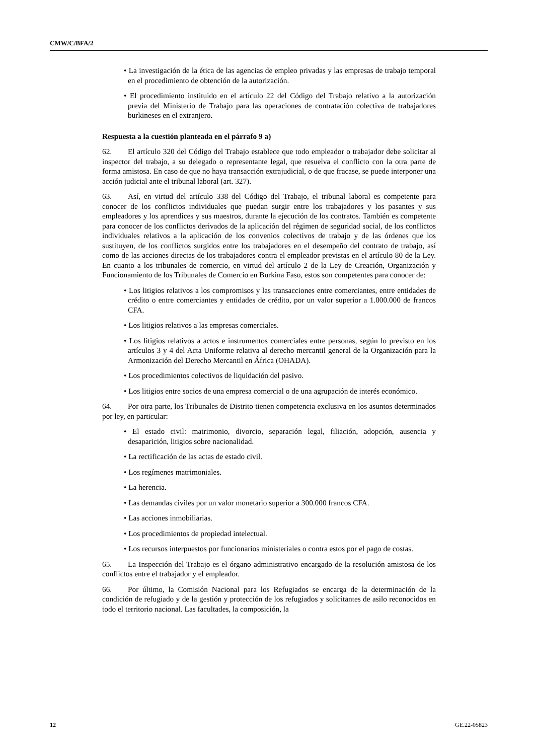CMW/C/BFA/2
• La investigación de la ética de las agencias de empleo privadas y las empresas de trabajo temporal en el procedimiento de obtención de la autorización.
• El procedimiento instituido en el artículo 22 del Código del Trabajo relativo a la autorización previa del Ministerio de Trabajo para las operaciones de contratación colectiva de trabajadores burkineses en el extranjero.
Respuesta a la cuestión planteada en el párrafo 9 a)
62. El artículo 320 del Código del Trabajo establece que todo empleador o trabajador debe solicitar al inspector del trabajo, a su delegado o representante legal, que resuelva el conflicto con la otra parte de forma amistosa. En caso de que no haya transacción extrajudicial, o de que fracase, se puede interponer una acción judicial ante el tribunal laboral (art. 327).
63. Así, en virtud del artículo 338 del Código del Trabajo, el tribunal laboral es competente para conocer de los conflictos individuales que puedan surgir entre los trabajadores y los pasantes y sus empleadores y los aprendices y sus maestros, durante la ejecución de los contratos. También es competente para conocer de los conflictos derivados de la aplicación del régimen de seguridad social, de los conflictos individuales relativos a la aplicación de los convenios colectivos de trabajo y de las órdenes que los sustituyen, de los conflictos surgidos entre los trabajadores en el desempeño del contrato de trabajo, así como de las acciones directas de los trabajadores contra el empleador previstas en el artículo 80 de la Ley. En cuanto a los tribunales de comercio, en virtud del artículo 2 de la Ley de Creación, Organización y Funcionamiento de los Tribunales de Comercio en Burkina Faso, estos son competentes para conocer de:
• Los litigios relativos a los compromisos y las transacciones entre comerciantes, entre entidades de crédito o entre comerciantes y entidades de crédito, por un valor superior a 1.000.000 de francos CFA.
• Los litigios relativos a las empresas comerciales.
• Los litigios relativos a actos e instrumentos comerciales entre personas, según lo previsto en los artículos 3 y 4 del Acta Uniforme relativa al derecho mercantil general de la Organización para la Armonización del Derecho Mercantil en África (OHADA).
• Los procedimientos colectivos de liquidación del pasivo.
• Los litigios entre socios de una empresa comercial o de una agrupación de interés económico.
64. Por otra parte, los Tribunales de Distrito tienen competencia exclusiva en los asuntos determinados por ley, en particular:
• El estado civil: matrimonio, divorcio, separación legal, filiación, adopción, ausencia y desaparición, litigios sobre nacionalidad.
• La rectificación de las actas de estado civil.
• Los regímenes matrimoniales.
• La herencia.
• Las demandas civiles por un valor monetario superior a 300.000 francos CFA.
• Las acciones inmobiliarias.
• Los procedimientos de propiedad intelectual.
• Los recursos interpuestos por funcionarios ministeriales o contra estos por el pago de costas.
65. La Inspección del Trabajo es el órgano administrativo encargado de la resolución amistosa de los conflictos entre el trabajador y el empleador.
66. Por último, la Comisión Nacional para los Refugiados se encarga de la determinación de la condición de refugiado y de la gestión y protección de los refugiados y solicitantes de asilo reconocidos en todo el territorio nacional. Las facultades, la composición, la
12 GE.22-05823